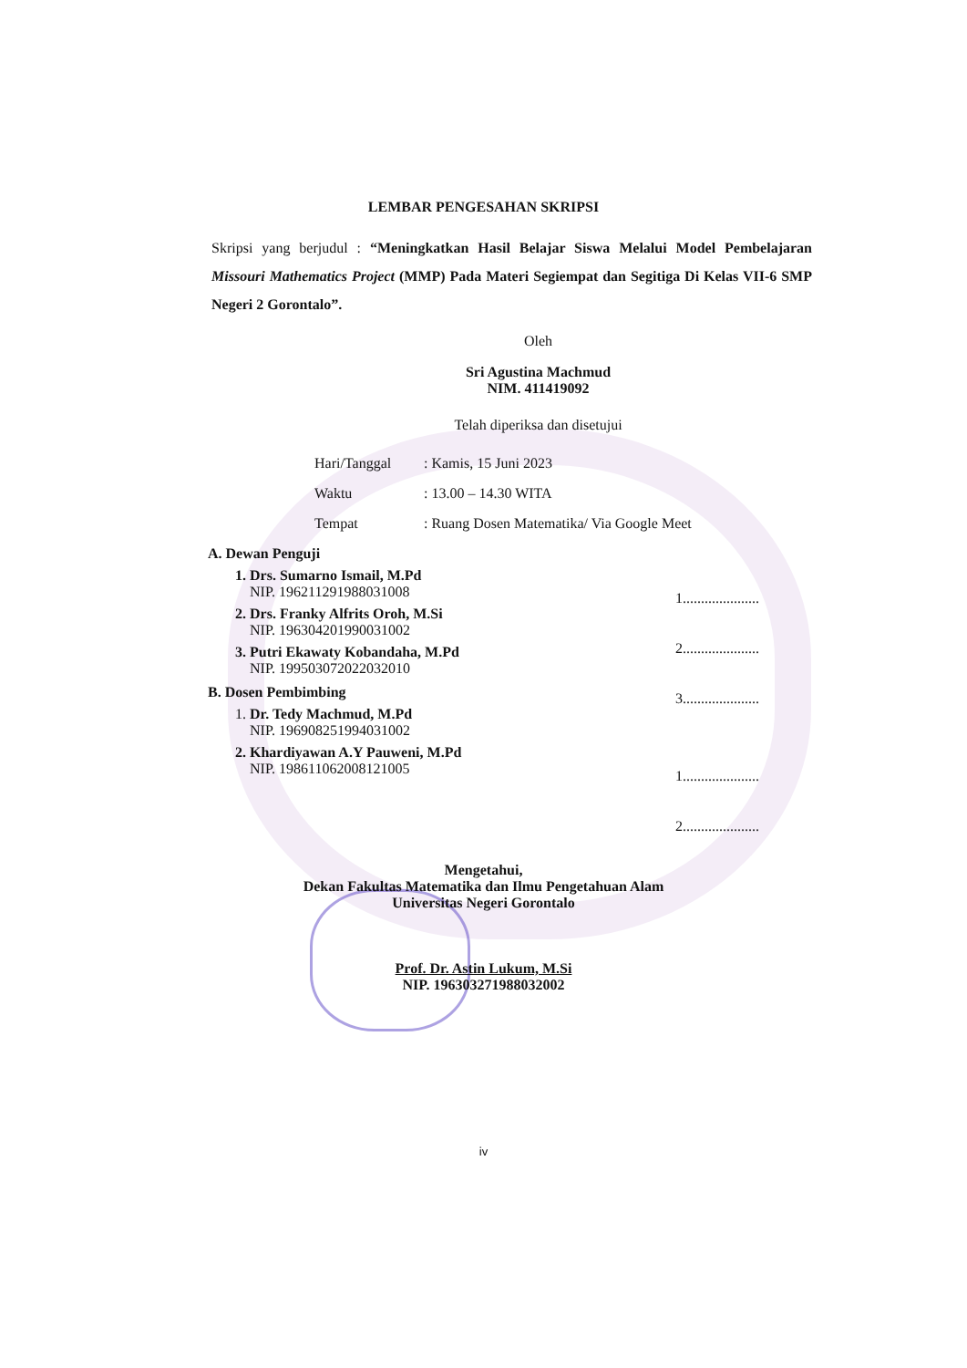LEMBAR PENGESAHAN SKRIPSI
Skripsi yang berjudul : “Meningkatkan Hasil Belajar Siswa Melalui Model Pembelajaran Missouri Mathematics Project (MMP) Pada Materi Segiempat dan Segitiga Di Kelas VII-6 SMP Negeri 2 Gorontalo”.
Oleh
Sri Agustina Machmud
NIM. 411419092
Telah diperiksa dan disetujui
Hari/Tanggal: Kamis, 15 Juni 2023
Waktu: 13.00 – 14.30 WITA
Tempat: Ruang Dosen Matematika/ Via Google Meet
A. Dewan Penguji
1. Drs. Sumarno Ismail, M.Pd
NIP. 196211291988031008
2. Drs. Franky Alfrits Oroh, M.Si
NIP. 196304201990031002
3. Putri Ekawaty Kobandaha, M.Pd
NIP. 199503072022032010
B. Dosen Pembimbing
1. Dr. Tedy Machmud, M.Pd
NIP. 196908251994031002
2. Khardiyawan A.Y Pauweni, M.Pd
NIP. 198611062008121005
1.....................
2.....................
3.....................
1.....................
2.....................
Mengetahui,
Dekan Fakultas Matematika dan Ilmu Pengetahuan Alam
Universitas Negeri Gorontalo
Prof. Dr. Astin Lukum, M.Si
NIP. 196303271988032002
iv